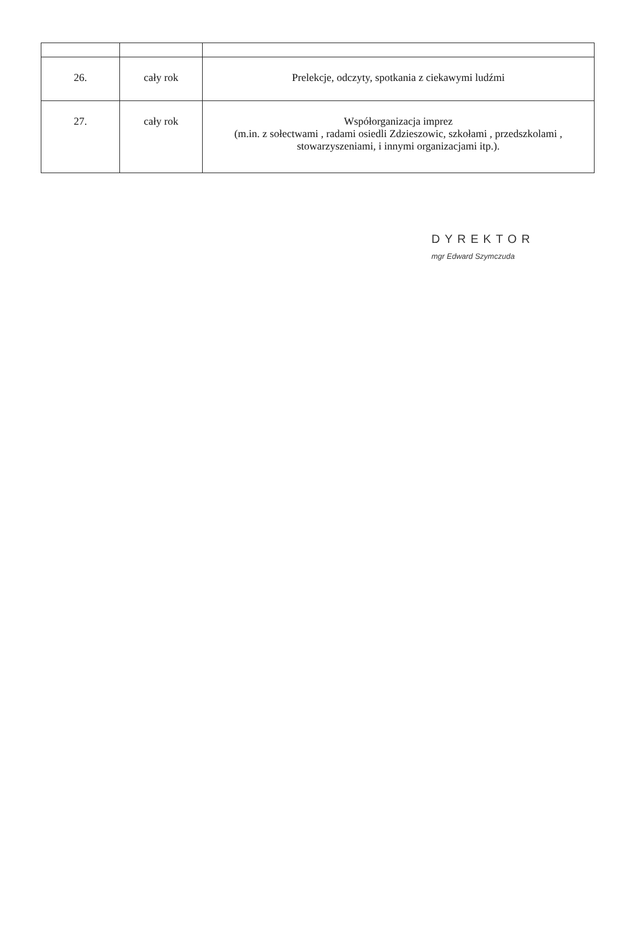| 26. | cały rok | Prelekcje, odczyty, spotkania z ciekawymi ludźmi |
| 27. | cały rok | Współorganizacja imprez (m.in. z sołectwami , radami osiedli Zdzieszowic, szkołami , przedszkolami , stowarzyszeniami, i innymi organizacjami itp.). |
DYREKTOR
mgr Edward Szymczuda